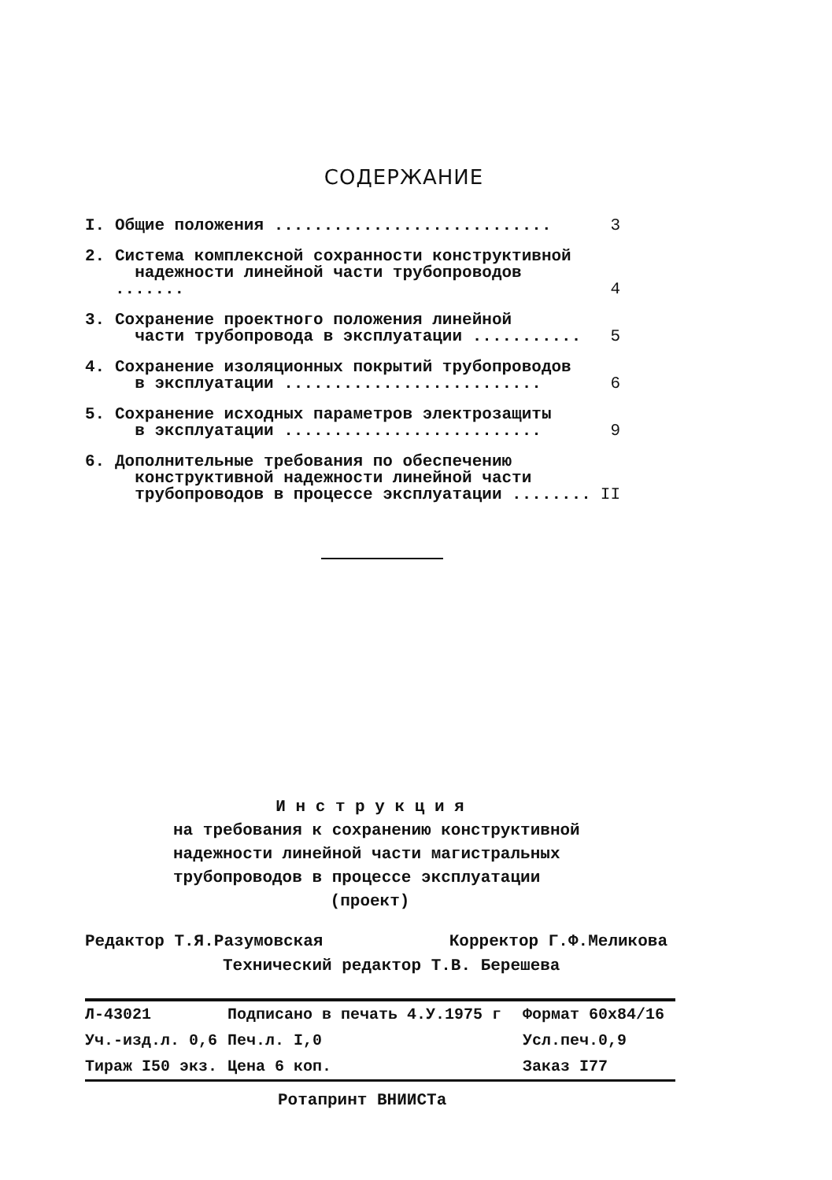СОДЕРЖАНИЕ
I. Общие положения ............................ 3
2. Система комплексной сохранности конструктивной
надежности линейной части трубопроводов ....... 4
3. Сохранение проектного положения линейной
части трубопровода в эксплуатации ........... 5
4. Сохранение изоляционных покрытий трубопроводов
в эксплуатации .......................... 6
5. Сохранение исходных параметров электрозащиты
в эксплуатации .......................... 9
6. Дополнительные требования по обеспечению
конструктивной надежности линейной части
трубопроводов в процессе эксплуатации ........ II
И н с т р у к ц и я
на требования к сохранению конструктивной
надежности линейной части магистральных
трубопроводов в процессе эксплуатации
(проект)
Редактор Т.Я.Разумовская Корректор Г.Ф.Меликова
Технический редактор Т.В. Берешева
| Л-43021 | Подписано в печать 4.У.1975 г | Формат 60х84/16 |
| Уч.-изд.л. 0,6 | Печ.л. I,0 | Усл.печ.0,9 |
| Тираж I50 экз. | Цена 6 коп. | Заказ I77 |
Ротапринт ВНИИСТа